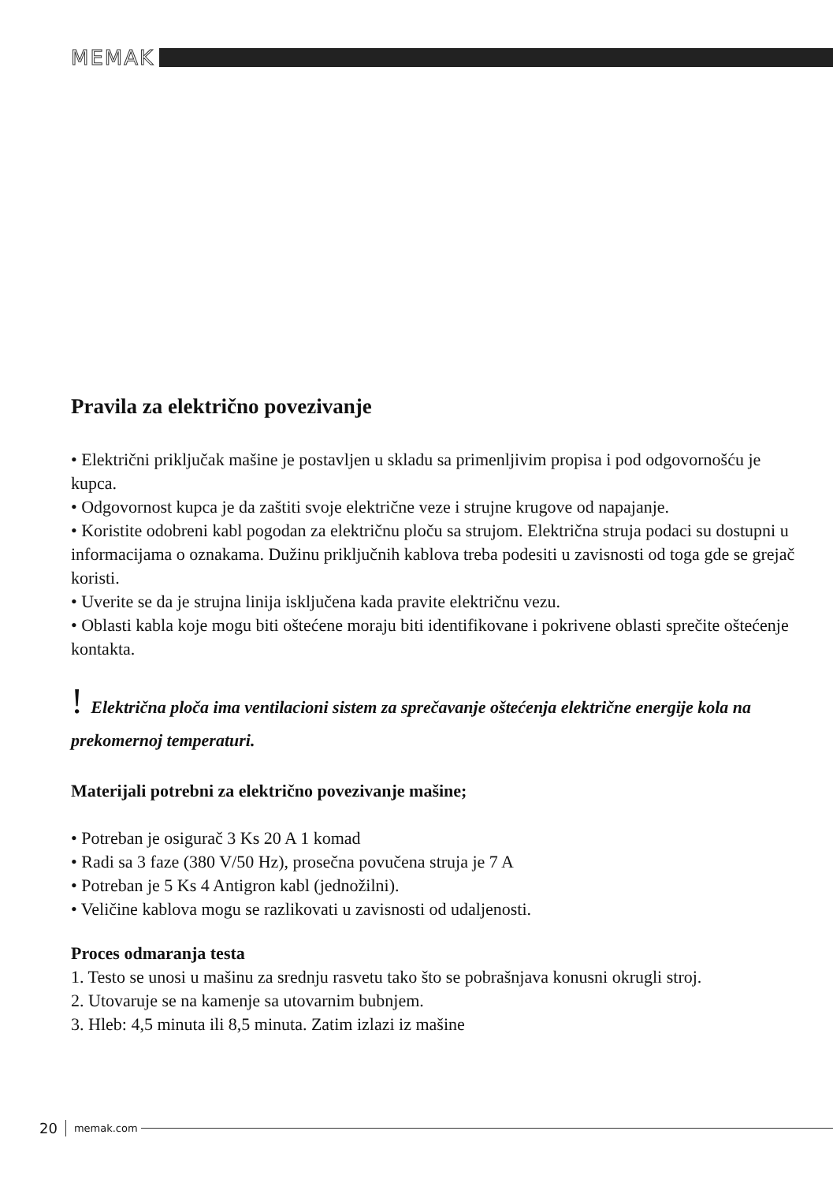MEMAK
Pravila za električno povezivanje
• Električni priključak mašine je postavljen u skladu sa primenljivim propisa i pod odgovornošću je kupca.
• Odgovornost kupca je da zaštiti svoje električne veze i strujne krugove od napajanje.
• Koristite odobreni kabl pogodan za električnu ploču sa strujom. Električna struja podaci su dostupni u informacijama o oznakama. Dužinu priključnih kablova treba podesiti u zavisnosti od toga gde se grejač koristi.
• Uverite se da je strujna linija isključena kada pravite električnu vezu.
• Oblasti kabla koje mogu biti oštećene moraju biti identifikovane i pokrivene oblasti sprečite oštećenje kontakta.
! Električna ploča ima ventilacioni sistem za sprečavanje oštećenja električne energije kola na prekomernoj temperaturi.
Materijali potrebni za električno povezivanje mašine;
• Potreban je osigurač 3 Ks 20 A 1 komad
• Radi sa 3 faze (380 V/50 Hz), prosečna povučena struja je 7 A
• Potreban je 5 Ks 4 Antigron kabl (jednožilni).
• Veličine kablova mogu se razlikovati u zavisnosti od udaljenosti.
Proces odmaranja testa
1. Testo se unosi u mašinu za srednju rasvetu tako što se pobrašnjava konusni okrugli stroj.
2. Utovaruje se na kamenje sa utovarnim bubnjem.
3. Hleb: 4,5 minuta ili 8,5 minuta. Zatim izlazi iz mašine
20 memak.com